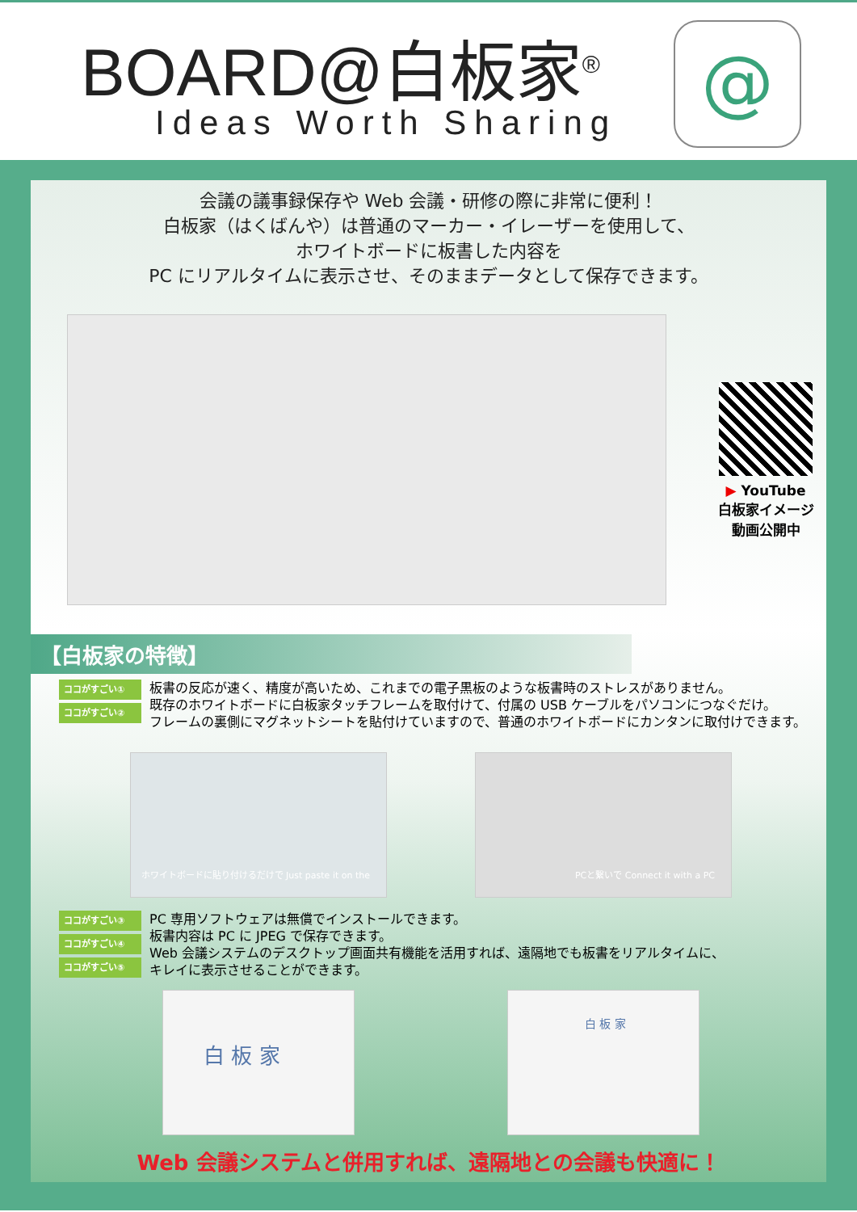BOARD@白板家<sup>®</sup>
Ideas Worth Sharing
@
会議の議事録保存や Web 会議・研修の際に非常に便利！
白板家（はくばんや）は普通のマーカー・イレーザーを使用して、
ホワイトボードに板書した内容を
PC にリアルタイムに表示させ、そのままデータとして保存できます。
▶ YouTube
白板家イメージ
動画公開中
【白板家の特徴】
ココがすごい①
ココがすごい②
板書の反応が速く、精度が高いため、これまでの電子黒板のような板書時のストレスがありません。
既存のホワイトボードに白板家タッチフレームを取付けて、付属の USB ケーブルをパソコンにつなぐだけ。
フレームの裏側にマグネットシートを貼付けていますので、普通のホワイトボードにカンタンに取付けできます。
ホワイトボードに貼り付けるだけで Just paste it on the
PCと繋いで Connect it with a PC
ココがすごい③
ココがすごい④
ココがすごい⑤
PC 専用ソフトウェアは無償でインストールできます。
板書内容は PC に JPEG で保存できます。
Web 会議システムのデスクトップ画面共有機能を活用すれば、遠隔地でも板書をリアルタイムに、
キレイに表示させることができます。
白 板 家 白 板 家
Web 会議システムと併用すれば、遠隔地との会議も快適に！